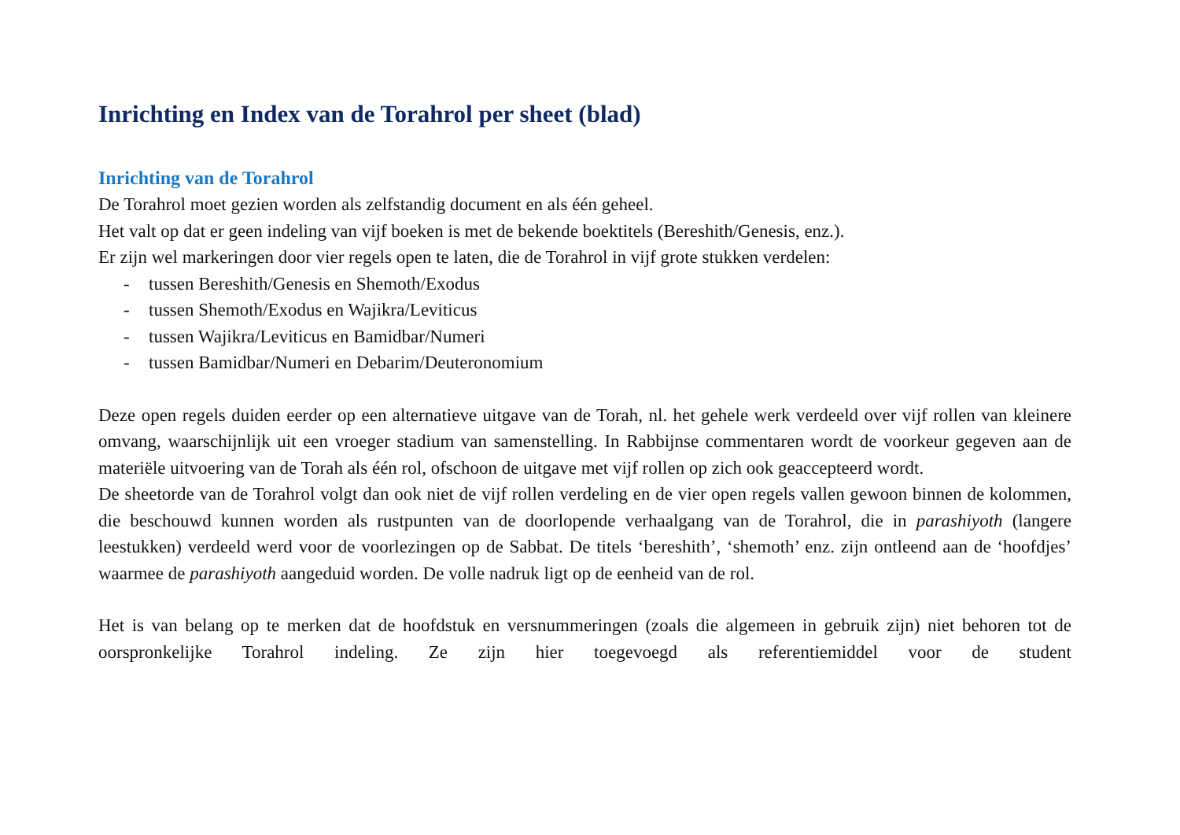Inrichting en Index van de Torahrol per sheet (blad)
Inrichting van de Torahrol
De Torahrol moet gezien worden als zelfstandig document en als één geheel.
Het valt op dat er geen indeling van vijf boeken is met de bekende boektitels (Bereshith/Genesis, enz.).
Er zijn wel markeringen door vier regels open te laten, die de Torahrol in vijf grote stukken verdelen:
- tussen Bereshith/Genesis en Shemoth/Exodus
- tussen Shemoth/Exodus en Wajikra/Leviticus
- tussen Wajikra/Leviticus en Bamidbar/Numeri
- tussen Bamidbar/Numeri en Debarim/Deuteronomium
Deze open regels duiden eerder op een alternatieve uitgave van de Torah, nl. het gehele werk verdeeld over vijf rollen van kleinere omvang, waarschijnlijk uit een vroeger stadium van samenstelling. In Rabbijnse commentaren wordt de voorkeur gegeven aan de materiële uitvoering van de Torah als één rol, ofschoon de uitgave met vijf rollen op zich ook geaccepteerd wordt.
De sheetorde van de Torahrol volgt dan ook niet de vijf rollen verdeling en de vier open regels vallen gewoon binnen de kolommen, die beschouwd kunnen worden als rustpunten van de doorlopende verhaalgang van de Torahrol, die in parashiyoth (langere leestukken) verdeeld werd voor de voorlezingen op de Sabbat. De titels ‘bereshith’, ‘shemoth’ enz. zijn ontleend aan de ‘hoofdjes’ waarmee de parashiyoth aangeduid worden. De volle nadruk ligt op de eenheid van de rol.
Het is van belang op te merken dat de hoofdstuk en versnummeringen (zoals die algemeen in gebruik zijn) niet behoren tot de oorspronkelijke Torahrol indeling. Ze zijn hier toegevoegd als referentiemiddel voor de student